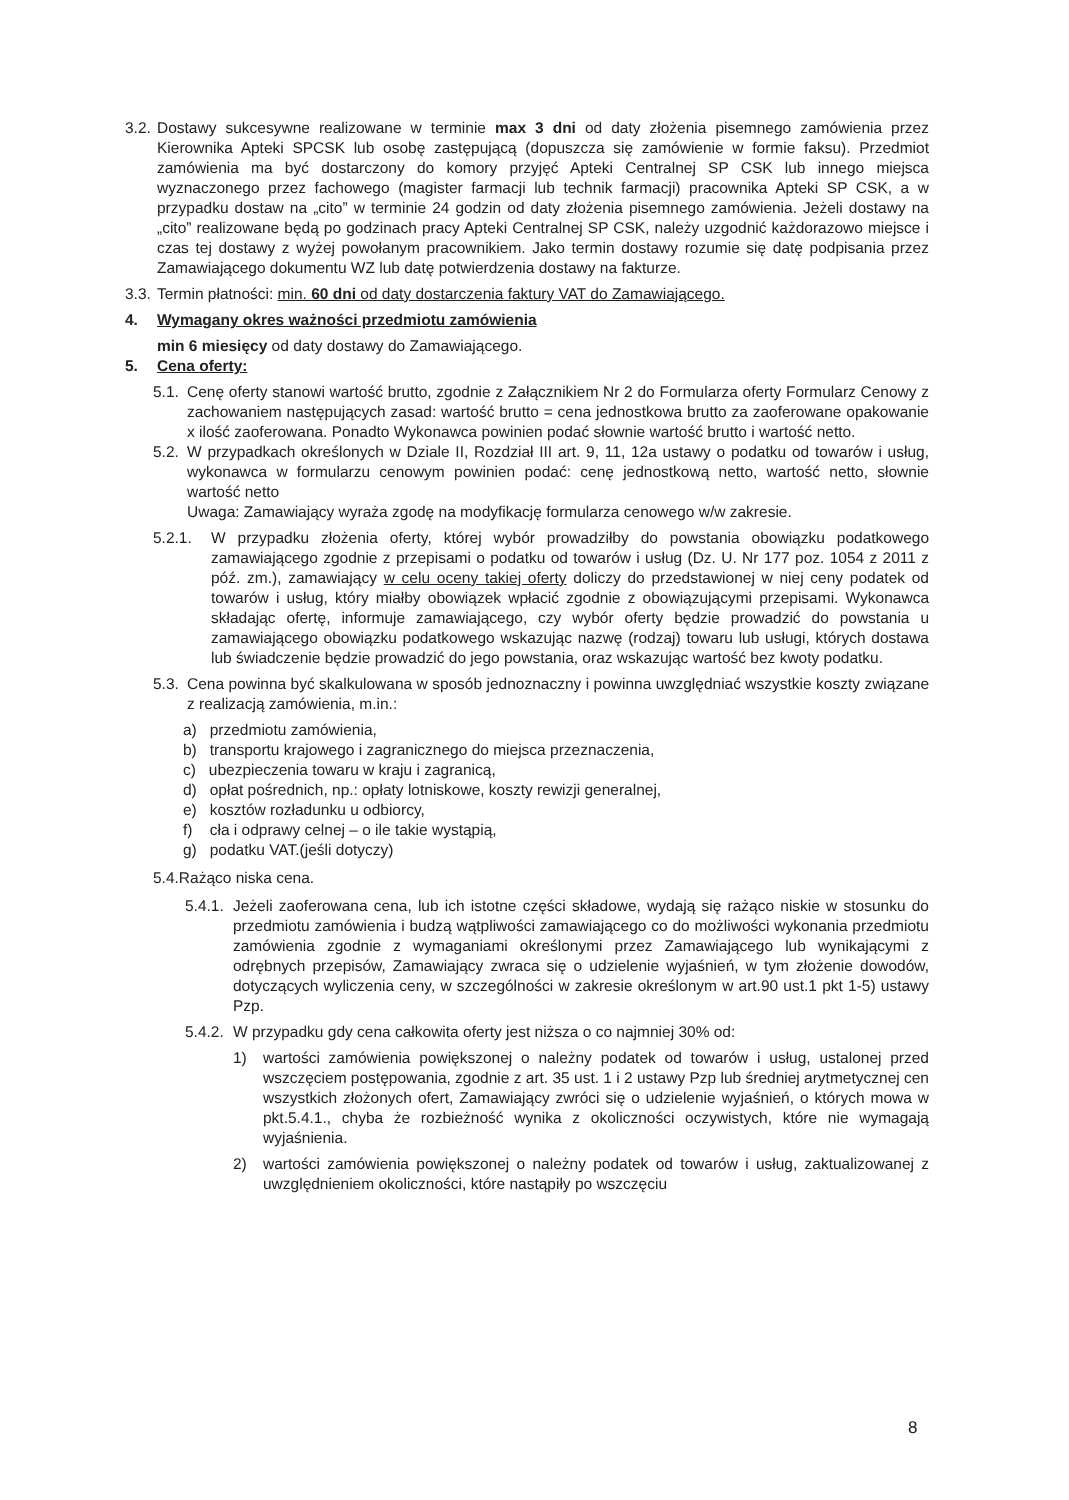3.2. Dostawy sukcesywne realizowane w terminie max 3 dni od daty złożenia pisemnego zamówienia przez Kierownika Apteki SPCSK lub osobę zastępującą (dopuszcza się zamówienie w formie faksu). Przedmiot zamówienia ma być dostarczony do komory przyjęć Apteki Centralnej SP CSK lub innego miejsca wyznaczonego przez fachowego (magister farmacji lub technik farmacji) pracownika Apteki SP CSK, a w przypadku dostaw na „cito” w terminie 24 godzin od daty złożenia pisemnego zamówienia. Jeżeli dostawy na „cito” realizowane będą po godzinach pracy Apteki Centralnej SP CSK, należy uzgodnić każdorazowo miejsce i czas tej dostawy z wyżej powołanym pracownikiem. Jako termin dostawy rozumie się datę podpisania przez Zamawiającego dokumentu WZ lub datę potwierdzenia dostawy na fakturze.
3.3. Termin płatności: min. 60 dni od daty dostarczenia faktury VAT do Zamawiającego.
4. Wymagany okres ważności przedmiotu zamówienia
min 6 miesięcy od daty dostawy do Zamawiającego.
5. Cena oferty:
5.1. Cenę oferty stanowi wartość brutto, zgodnie z Załącznikiem Nr 2 do Formularza oferty Formularz Cenowy z zachowaniem następujących zasad: wartość brutto = cena jednostkowa brutto za zaoferowane opakowanie x ilość zaoferowana. Ponadto Wykonawca powinien podać słownie wartość brutto i wartość netto.
5.2. W przypadkach określonych w Dziale II, Rozdział III art. 9, 11, 12a ustawy o podatku od towarów i usług, wykonawca w formularzu cenowym powinien podać: cenę jednostkową netto, wartość netto, słownie wartość netto
Uwaga: Zamawiający wyraża zgodę na modyfikację formularza cenowego w/w zakresie.
5.2.1. W przypadku złożenia oferty, której wybór prowadziłby do powstania obowiązku podatkowego zamawiającego zgodnie z przepisami o podatku od towarów i usług (Dz. U. Nr 177 poz. 1054 z 2011 z póź. zm.), zamawiający w celu oceny takiej oferty doliczy do przedstawionej w niej ceny podatek od towarów i usług, który miałby obowiązek wpłacić zgodnie z obowiązującymi przepisami. Wykonawca składając ofertę, informuje zamawiającego, czy wybór oferty będzie prowadzić do powstania u zamawiającego obowiązku podatkowego wskazując nazwę (rodzaj) towaru lub usługi, których dostawa lub świadczenie będzie prowadzić do jego powstania, oraz wskazując wartość bez kwoty podatku.
5.3. Cena powinna być skalkulowana w sposób jednoznaczny i powinna uwzględniać wszystkie koszty związane z realizacją zamówienia, m.in.:
a) przedmiotu zamówienia,
b) transportu krajowego i zagranicznego do miejsca przeznaczenia,
c) ubezpieczenia towaru w kraju i zagranicą,
d) opłat pośrednich, np.: opłaty lotniskowe, koszty rewizji generalnej,
e) kosztów rozładunku u odbiorcy,
f) cła i odprawy celnej – o ile takie wystąpią,
g) podatku VAT.(jeśli dotyczy)
5.4.Rażąco niska cena.
5.4.1. Jeżeli zaoferowana cena, lub ich istotne części składowe, wydają się rażąco niskie w stosunku do przedmiotu zamówienia i budzą wątpliwości zamawiającego co do możliwości wykonania przedmiotu zamówienia zgodnie z wymaganiami określonymi przez Zamawiającego lub wynikającymi z odrębnych przepisów, Zamawiający zwraca się o udzielenie wyjaśnień, w tym złożenie dowodów, dotyczących wyliczenia ceny, w szczególności w zakresie określonym w art.90 ust.1 pkt 1-5) ustawy Pzp.
5.4.2. W przypadku gdy cena całkowita oferty jest niższa o co najmniej 30% od:
1) wartości zamówienia powiększonej o należny podatek od towarów i usług, ustalonej przed wszczęciem postępowania, zgodnie z art. 35 ust. 1 i 2 ustawy Pzp lub średniej arytmetycznej cen wszystkich złożonych ofert, Zamawiający zwróci się o udzielenie wyjaśnień, o których mowa w pkt.5.4.1., chyba że rozbieżność wynika z okoliczności oczywistych, które nie wymagają wyjaśnienia.
2) wartości zamówienia powiększonej o należny podatek od towarów i usług, zaktualizowanej z uwzględnieniem okoliczności, które nastąpiły po wszczęciu
8